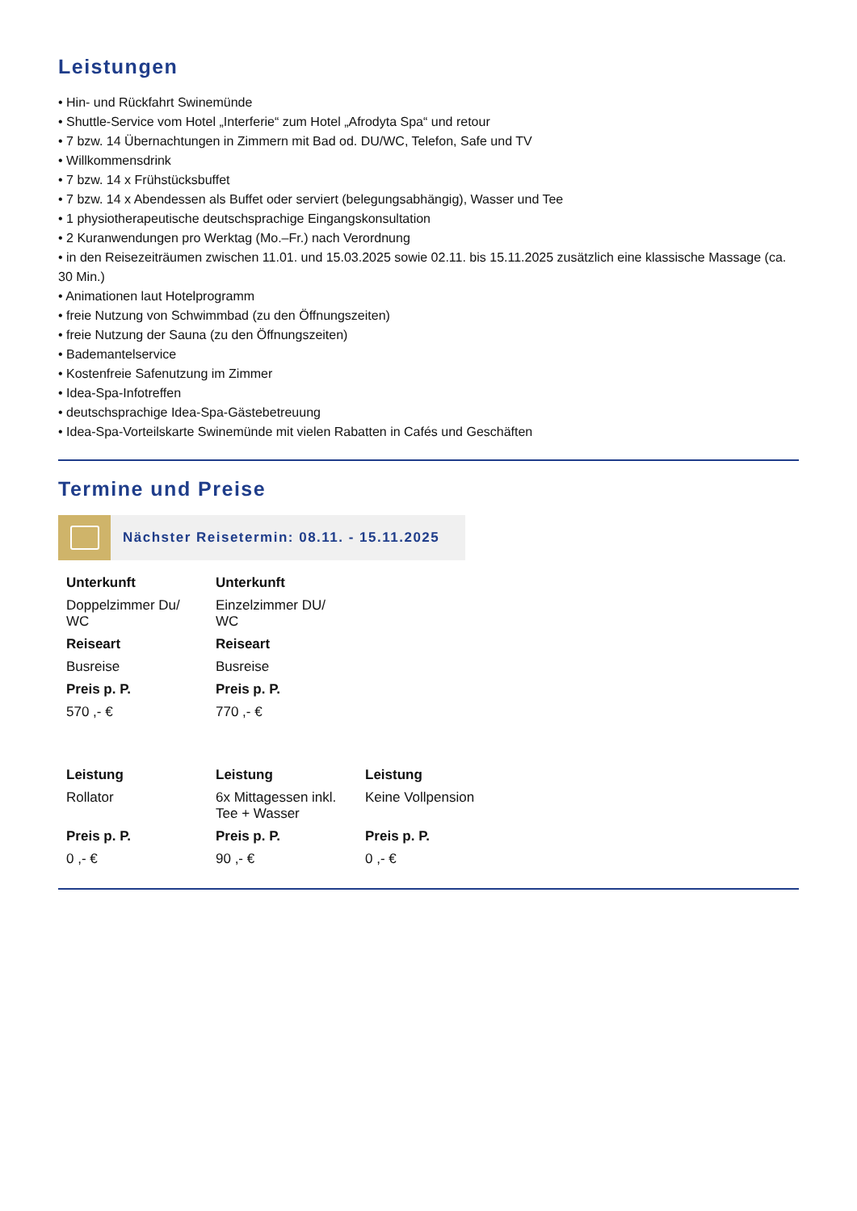Leistungen
• Hin- und Rückfahrt Swinemünde
• Shuttle-Service vom Hotel „Interferie“ zum Hotel „Afrodyta Spa“ und retour
• 7 bzw. 14 Übernachtungen in Zimmern mit Bad od. DU/WC, Telefon, Safe und TV
• Willkommensdrink
• 7 bzw. 14 x Frühstücksbuffet
• 7 bzw. 14 x Abendessen als Buffet oder serviert (belegungsabhängig), Wasser und Tee
• 1 physiotherapeutische deutschsprachige Eingangskonsultation
• 2 Kuranwendungen pro Werktag (Mo.–Fr.) nach Verordnung
• in den Reisezeiträumen zwischen 11.01. und 15.03.2025 sowie 02.11. bis 15.11.2025 zusätzlich eine klassische Massage (ca. 30 Min.)
• Animationen laut Hotelprogramm
• freie Nutzung von Schwimmbad (zu den Öffnungszeiten)
• freie Nutzung der Sauna (zu den Öffnungszeiten)
• Bademantelservice
• Kostenfreie Safenutzung im Zimmer
• Idea-Spa-Infotreffen
• deutschsprachige Idea-Spa-Gästebetreuung
• Idea-Spa-Vorteilskarte Swinemünde mit vielen Rabatten in Cafés und Geschäften
Termine und Preise
Nächster Reisetermin: 08.11. - 15.11.2025
| Unterkunft | Unterkunft |
| --- | --- |
| Doppelzimmer Du/ WC | Einzelzimmer DU/ WC |
| Reiseart | Reiseart |
| Busreise | Busreise |
| Preis p. P. | Preis p. P. |
| 570 ,- € | 770 ,- € |
| Leistung | Leistung | Leistung |
| --- | --- | --- |
| Rollator | 6x Mittagessen inkl. Tee + Wasser | Keine Vollpension |
| Preis p. P. | Preis p. P. | Preis p. P. |
| 0 ,- € | 90 ,- € | 0 ,- € |